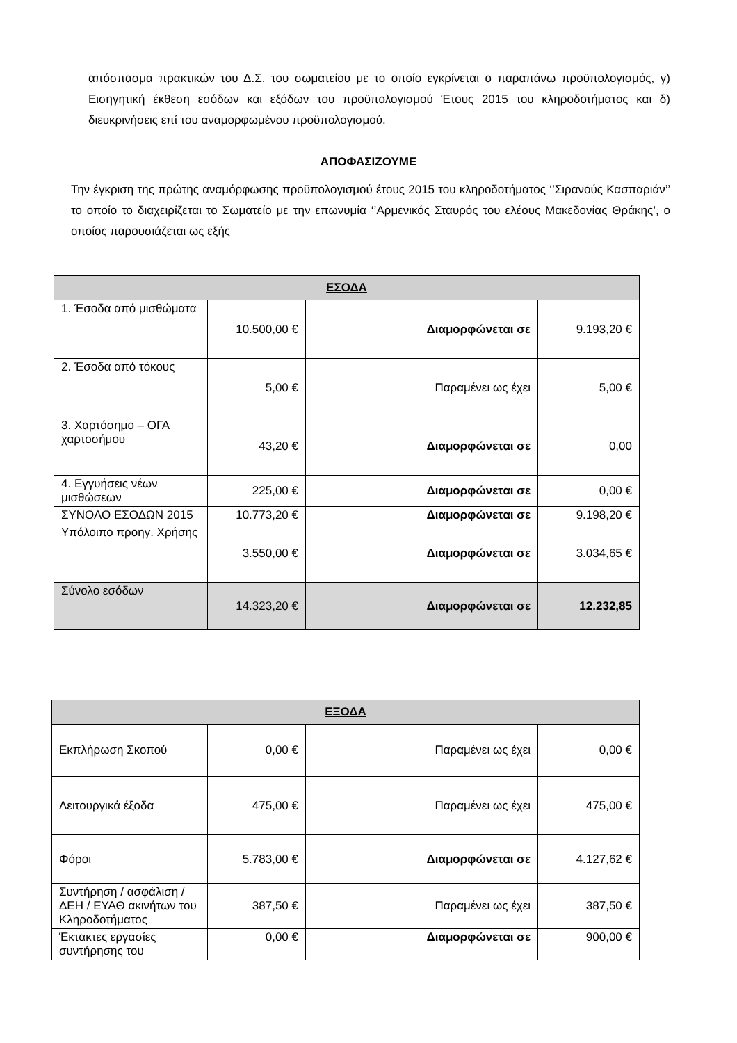απόσπασμα πρακτικών του Δ.Σ. του σωματείου με το οποίο εγκρίνεται ο παραπάνω προϋπολογισμός, γ) Εισηγητική έκθεση εσόδων και εξόδων του προϋπολογισμού Έτους 2015 του κληροδοτήματος και δ) διευκρινήσεις επί του αναμορφωμένου προϋπολογισμού.
ΑΠΟΦΑΣΙΖΟΥΜΕ
Την έγκριση της πρώτης αναμόρφωσης προϋπολογισμού έτους 2015 του κληροδοτήματος ‘’Σιρανούς Κασπαριάν’’ το οποίο το διαχειρίζεται το Σωματείο με την επωνυμία ‘’Αρμενικός Σταυρός του ελέους Μακεδονίας Θράκης’, ο οποίος παρουσιάζεται ως εξής
| ΕΣΟΔΑ | | | |
| 1. Έσοδα από μισθώματα | 10.500,00 € | Διαμορφώνεται σε | 9.193,20 € |
| 2. Έσοδα από τόκους | 5,00 € | Παραμένει ως έχει | 5,00 € |
| 3. Χαρτόσημο – ΟΓΑ χαρτοσήμου | 43,20 € | Διαμορφώνεται σε | 0,00 |
| 4. Εγγυήσεις νέων μισθώσεων | 225,00 € | Διαμορφώνεται σε | 0,00 € |
| ΣΥΝΟΛΟ ΕΣΟΔΩΝ 2015 | 10.773,20 € | Διαμορφώνεται σε | 9.198,20 € |
| Υπόλοιπο προηγ. Χρήσης | 3.550,00 € | Διαμορφώνεται σε | 3.034,65 € |
| Σύνολο εσόδων | 14.323,20 € | Διαμορφώνεται σε | 12.232,85 |
| ΕΞΟΔΑ | | | |
| Εκπλήρωση Σκοπού | 0,00 € | Παραμένει ως έχει | 0,00 € |
| Λειτουργικά έξοδα | 475,00 € | Παραμένει ως έχει | 475,00 € |
| Φόροι | 5.783,00 € | Διαμορφώνεται σε | 4.127,62 € |
| Συντήρηση / ασφάλιση / ΔΕΗ / ΕΥΑΘ ακινήτων του Κληροδοτήματος | 387,50 € | Παραμένει ως έχει | 387,50 € |
| Έκτακτες εργασίες συντήρησης του | 0,00 € | Διαμορφώνεται σε | 900,00 € |